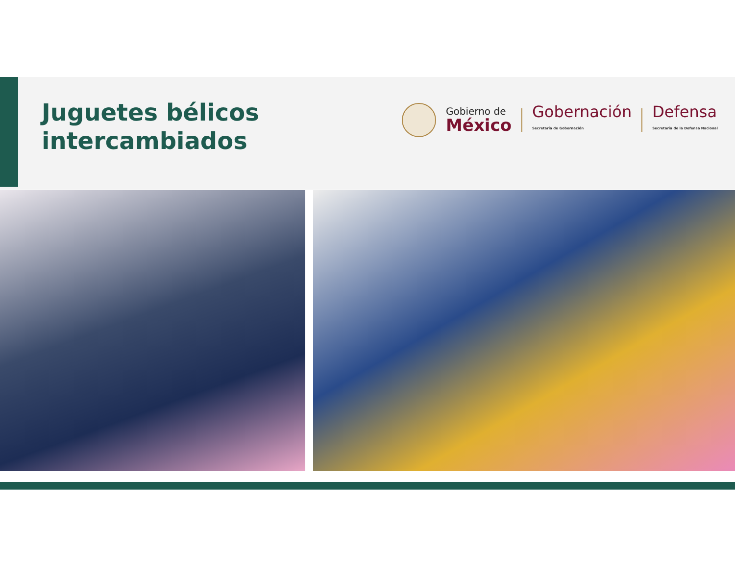Juguetes bélicos
intercambiados
Gobierno de
México
Gobernación
Secretaría de Gobernación
Defensa
Secretaría de la Defensa Nacional